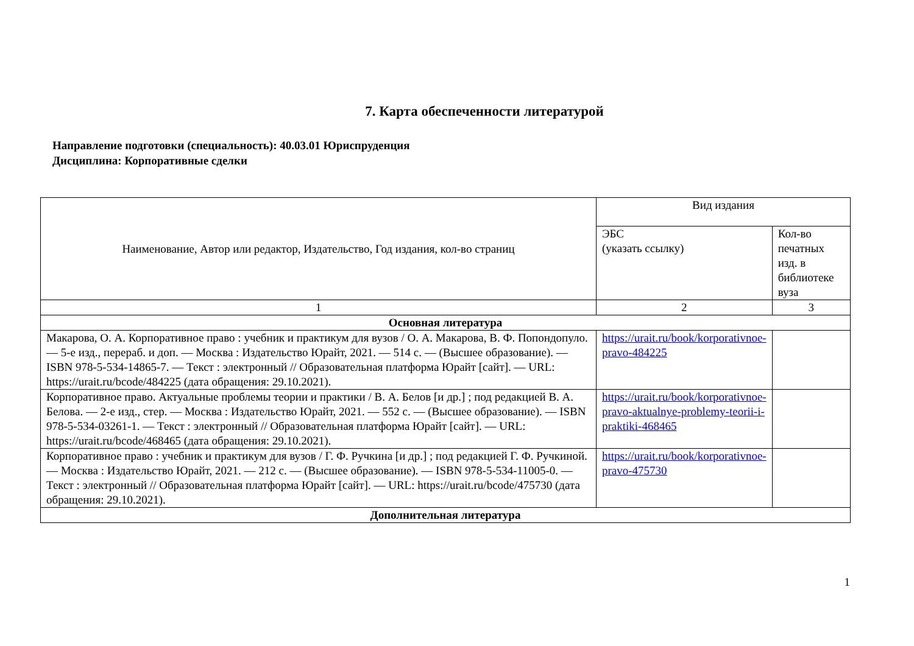7. Карта обеспеченности литературой
Направление подготовки (специальность): 40.03.01 Юриспруденция
Дисциплина: Корпоративные сделки
| Наименование, Автор или редактор, Издательство, Год издания, кол-во страниц | Вид издания | |
| --- | --- | --- |
| | ЭБС (указать ссылку) | Кол-во печатных изд. в библиотеке вуза |
| 1 | 2 | 3 |
| Основная литература | | |
| Макарова, О. А. Корпоративное право : учебник и практикум для вузов / О. А. Макарова, В. Ф. Попондопуло. — 5-е изд., перераб. и доп. — Москва : Издательство Юрайт, 2021. — 514 с. — (Высшее образование). — ISBN 978-5-534-14865-7. — Текст : электронный // Образовательная платформа Юрайт [сайт]. — URL: https://urait.ru/bcode/484225 (дата обращения: 29.10.2021). | https://urait.ru/book/korporativnoe-pravo-484225 | |
| Корпоративное право. Актуальные проблемы теории и практики / В. А. Белов [и др.] ; под редакцией В. А. Белова. — 2-е изд., стер. — Москва : Издательство Юрайт, 2021. — 552 с. — (Высшее образование). — ISBN 978-5-534-03261-1. — Текст : электронный // Образовательная платформа Юрайт [сайт]. — URL: https://urait.ru/bcode/468465 (дата обращения: 29.10.2021). | https://urait.ru/book/korporativnoe-pravo-aktualnye-problemy-teorii-i-praktiki-468465 | |
| Корпоративное право : учебник и практикум для вузов / Г. Ф. Ручкина [и др.] ; под редакцией Г. Ф. Ручкиной. — Москва : Издательство Юрайт, 2021. — 212 с. — (Высшее образование). — ISBN 978-5-534-11005-0. — Текст : электронный // Образовательная платформа Юрайт [сайт]. — URL: https://urait.ru/bcode/475730 (дата обращения: 29.10.2021). | https://urait.ru/book/korporativnoe-pravo-475730 | |
| Дополнительная литература | | |
1